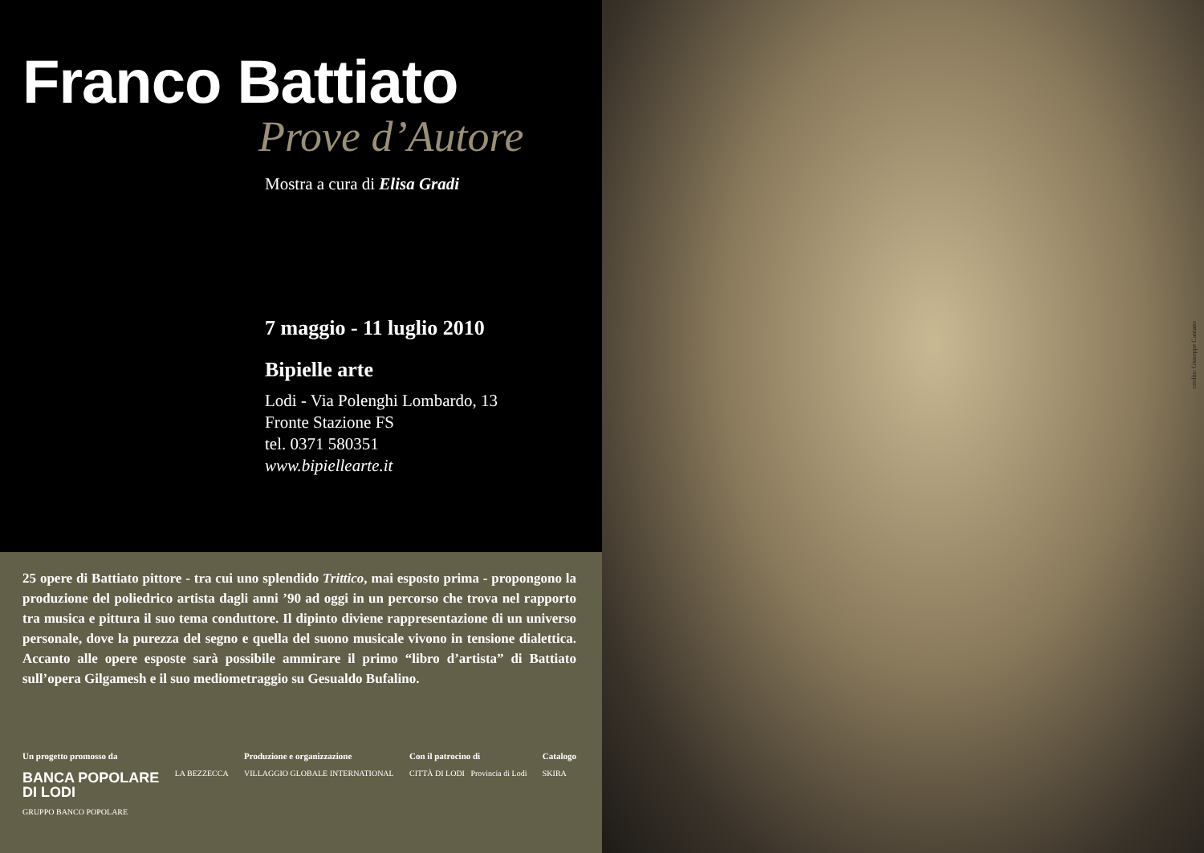Franco Battiato
Prove d’Autore
Mostra a cura di Elisa Gradi
7 maggio - 11 luglio 2010
Bipielle arte
Lodi - Via Polenghi Lombardo, 13
Fronte Stazione FS
tel. 0371 580351
www.bipiellearte.it
25 opere di Battiato pittore - tra cui uno splendido Trittico, mai esposto prima - propongono la produzione del poliedrico artista dagli anni ’90 ad oggi in un percorso che trova nel rapporto tra musica e pittura il suo tema conduttore. Il dipinto diviene rappresentazione di un universo personale, dove la purezza del segno e quella del suono musicale vivono in tensione dialettica. Accanto alle opere esposte sarà possibile ammirare il primo “libro d’artista” di Battiato sull’opera Gilgamesh e il suo mediometraggio su Gesualdo Bufalino.
Un progetto promosso da
BANCA POPOLARE
DI LODI
GRUPPO BANCO POPOLARE
LA BEZZECCA
Produzione e organizzazione
VILLAGGIO GLOBALE INTERNATIONAL
Con il patrocino di
CITTÀ DI LODI Provincia di Lodi
Catalogo
SKIRA
credits: Giuseppe Caniano